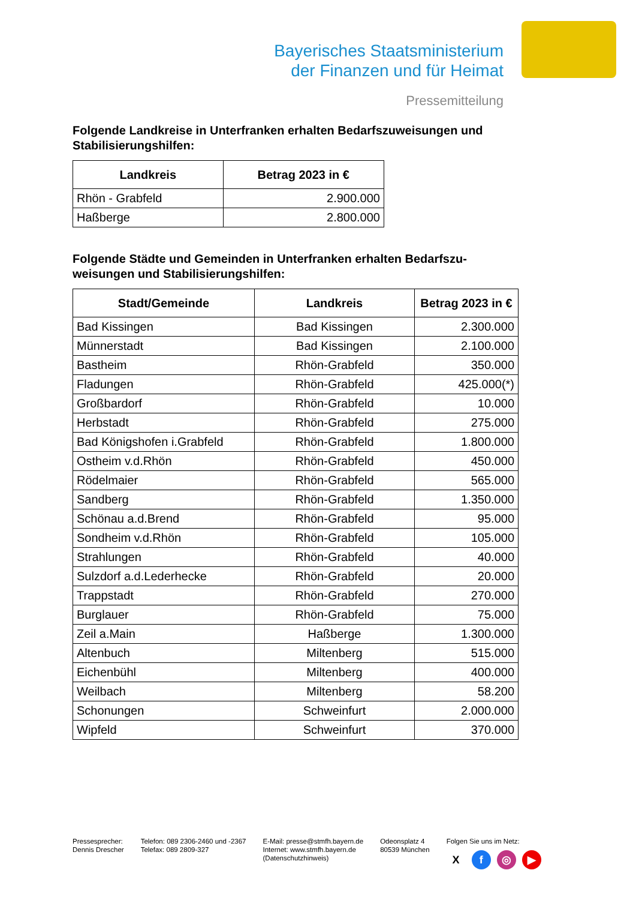Bayerisches Staatsministerium
der Finanzen und für Heimat
Pressemitteilung
Folgende Landkreise in Unterfranken erhalten Bedarfszuweisungen und Stabilisierungshilfen:
| Landkreis | Betrag 2023 in € |
| --- | --- |
| Rhön - Grabfeld | 2.900.000 |
| Haßberge | 2.800.000 |
Folgende Städte und Gemeinden in Unterfranken erhalten Bedarfszu-weisungen und Stabilisierungshilfen:
| Stadt/Gemeinde | Landkreis | Betrag 2023 in € |
| --- | --- | --- |
| Bad Kissingen | Bad Kissingen | 2.300.000 |
| Münnerstadt | Bad Kissingen | 2.100.000 |
| Bastheim | Rhön-Grabfeld | 350.000 |
| Fladungen | Rhön-Grabfeld | 425.000(*) |
| Großbardorf | Rhön-Grabfeld | 10.000 |
| Herbstadt | Rhön-Grabfeld | 275.000 |
| Bad Königshofen i.Grabfeld | Rhön-Grabfeld | 1.800.000 |
| Ostheim v.d.Rhön | Rhön-Grabfeld | 450.000 |
| Rödelmaier | Rhön-Grabfeld | 565.000 |
| Sandberg | Rhön-Grabfeld | 1.350.000 |
| Schönau a.d.Brend | Rhön-Grabfeld | 95.000 |
| Sondheim v.d.Rhön | Rhön-Grabfeld | 105.000 |
| Strahlungen | Rhön-Grabfeld | 40.000 |
| Sulzdorf a.d.Lederhecke | Rhön-Grabfeld | 20.000 |
| Trappstadt | Rhön-Grabfeld | 270.000 |
| Burglauer | Rhön-Grabfeld | 75.000 |
| Zeil a.Main | Haßberge | 1.300.000 |
| Altenbuch | Miltenberg | 515.000 |
| Eichenbühl | Miltenberg | 400.000 |
| Weilbach | Miltenberg | 58.200 |
| Schonungen | Schweinfurt | 2.000.000 |
| Wipfeld | Schweinfurt | 370.000 |
Pressesprecher:
Dennis Drescher
Telefon: 089 2306-2460 und -2367
Telefax: 089 2809-327
E-Mail: presse@stmfh.bayern.de
Internet: www.stmfh.bayern.de
(Datenschutzhinweis)
Odeonsplatz 4
80539 München
Folgen Sie uns im Netz:
Xf ◎ ▶